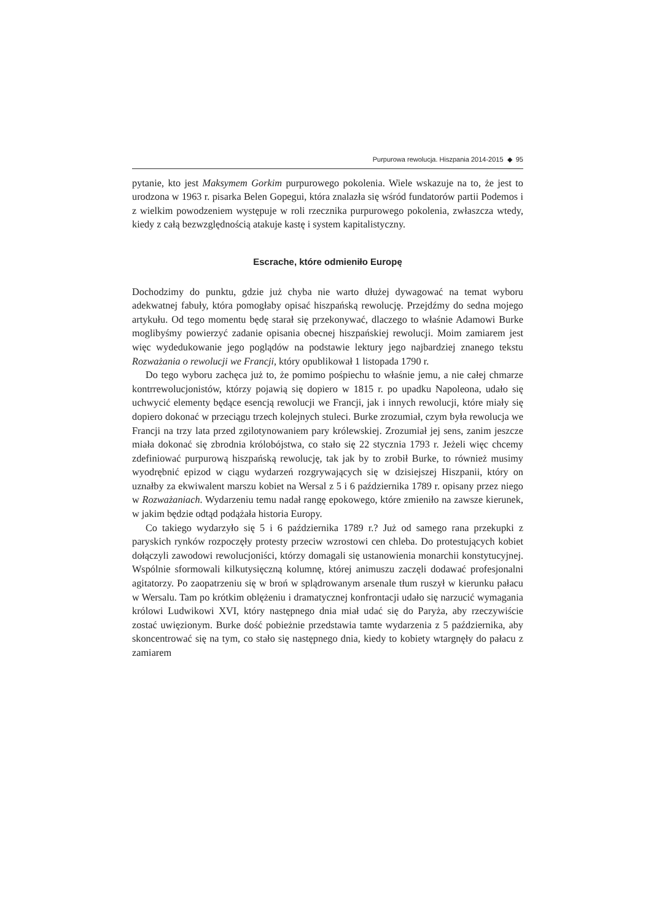Purpurowa rewolucja. Hiszpania 2014-2015 ◆ 95
pytanie, kto jest Maksymem Gorkim purpurowego pokolenia. Wiele wskazuje na to, że jest to urodzona w 1963 r. pisarka Belen Gopegui, która znalazła się wśród fundatorów partii Podemos i z wielkim powodzeniem występuje w roli rzecznika purpurowego pokolenia, zwłaszcza wtedy, kiedy z całą bezwzględnością atakuje kastę i system kapitalistyczny.
Escrache, które odmieniło Europę
Dochodzimy do punktu, gdzie już chyba nie warto dłużej dywagować na temat wyboru adekwatnej fabuły, która pomogłaby opisać hiszpańską rewolucję. Przejdźmy do sedna mojego artykułu. Od tego momentu będę starał się przekonywać, dlaczego to właśnie Adamowi Burke moglibyśmy powierzyć zadanie opisania obecnej hiszpańskiej rewolucji. Moim zamiarem jest więc wydedukowanie jego poglądów na podstawie lektury jego najbardziej znanego tekstu Rozważania o rewolucji we Francji, który opublikował 1 listopada 1790 r.
Do tego wyboru zachęca już to, że pomimo pośpiechu to właśnie jemu, a nie całej chmarze kontrrewolucjonistów, którzy pojawią się dopiero w 1815 r. po upadku Napoleona, udało się uchwycić elementy będące esencją rewolucji we Francji, jak i innych rewolucji, które miały się dopiero dokonać w przeciągu trzech kolejnych stuleci. Burke zrozumiał, czym była rewolucja we Francji na trzy lata przed zgilotynowaniem pary królewskiej. Zrozumiał jej sens, zanim jeszcze miała dokonać się zbrodnia królobójstwa, co stało się 22 stycznia 1793 r. Jeżeli więc chcemy zdefiniować purpurową hiszpańską rewolucję, tak jak by to zrobił Burke, to również musimy wyodrębnić epizod w ciągu wydarzeń rozgrywających się w dzisiejszej Hiszpanii, który on uznałby za ekwiwalent marszu kobiet na Wersal z 5 i 6 października 1789 r. opisany przez niego w Rozważaniach. Wydarzeniu temu nadał rangę epokowego, które zmieniło na zawsze kierunek, w jakim będzie odtąd podążała historia Europy.
Co takiego wydarzyło się 5 i 6 października 1789 r.? Już od samego rana przekupki z paryskich rynków rozpoczęły protesty przeciw wzrostowi cen chleba. Do protestujących kobiet dołączyli zawodowi rewolucjoniści, którzy domagali się ustanowienia monarchii konstytucyjnej. Wspólnie sformowali kilkutysięczną kolumnę, której animuszu zaczęli dodawać profesjonalni agitatorzy. Po zaopatrzeniu się w broń w splądrowanym arsenale tłum ruszył w kierunku pałacu w Wersalu. Tam po krótkim oblężeniu i dramatycznej konfrontacji udało się narzucić wymagania królowi Ludwikowi XVI, który następnego dnia miał udać się do Paryża, aby rzeczywiście zostać uwięzionym. Burke dość pobieżnie przedstawia tamte wydarzenia z 5 października, aby skoncentrować się na tym, co stało się następnego dnia, kiedy to kobiety wtargnęły do pałacu z zamiarem